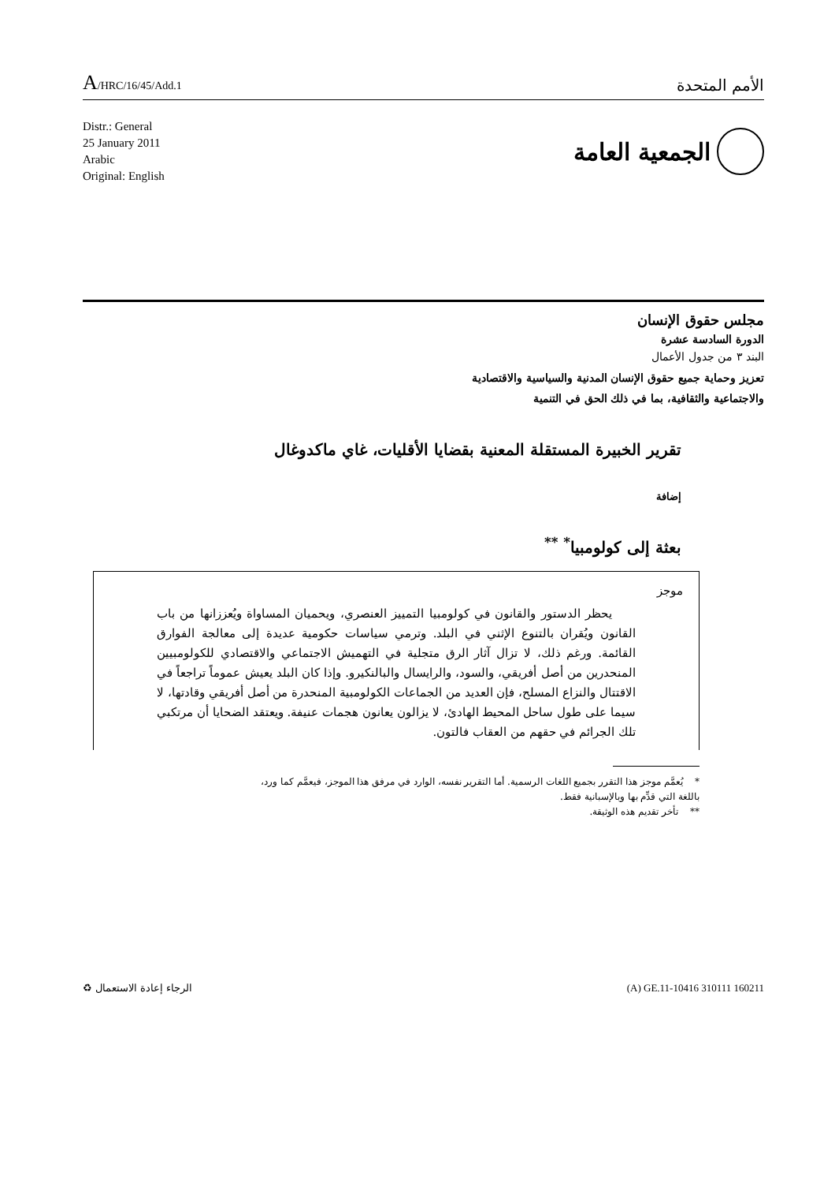A/HRC/16/45/Add.1
الأمم المتحدة
Distr.: General
25 January 2011
Arabic
Original: English
الجمعية العامة
مجلس حقوق الإنسان
الدورة السادسة عشرة
البند ٣ من جدول الأعمال
تعزيز وحماية جميع حقوق الإنسان المدنية والسياسية والاقتصادية
والاجتماعية والثقافية، بما في ذلك الحق في التنمية
تقرير الخبيرة المستقلة المعنية بقضايا الأقليات، غاي ماكدوغال
إضافة
بعثة إلى كولومبيا<sup>*</sup> <sup>**</sup>
موجز
يحظر الدستور والقانون في كولومبيا التمييز العنصري، ويحميان المساواة ويُعززانها من باب القانون ويُقران بالتنوع الإثني في البلد. وترمي سياسات حكومية عديدة إلى معالجة الفوارق القائمة. ورغم ذلك، لا تزال آثار الرق متجلية في التهميش الاجتماعي والاقتصادي للكولومبيين المنحدرين من أصل أفريقي، والسود، والرايسال والبالنكيرو. وإذا كان البلد يعيش عموماً تراجعاً في الاقتتال والنزاع المسلح، فإن العديد من الجماعات الكولومبية المنحدرة من أصل أفريقي وقادتها، لا سيما على طول ساحل المحيط الهادئ، لا يزالون يعانون هجمات عنيفة. ويعتقد الضحايا أن مرتكبي تلك الجرائم في حقهم من العقاب فالتون.
* يُعمَّم موجز هذا التقرر بجميع اللغات الرسمية. أما التقرير نفسه، الوارد في مرفق هذا الموجز، فيعمَّم كما ورد، باللغة التي قدِّم بها وبالإسبانية فقط.
** تأخر تقديم هذه الوثيقة.
الرجاء إعادة الاستعمال ♻ (A) GE.11-10416 310111 160211